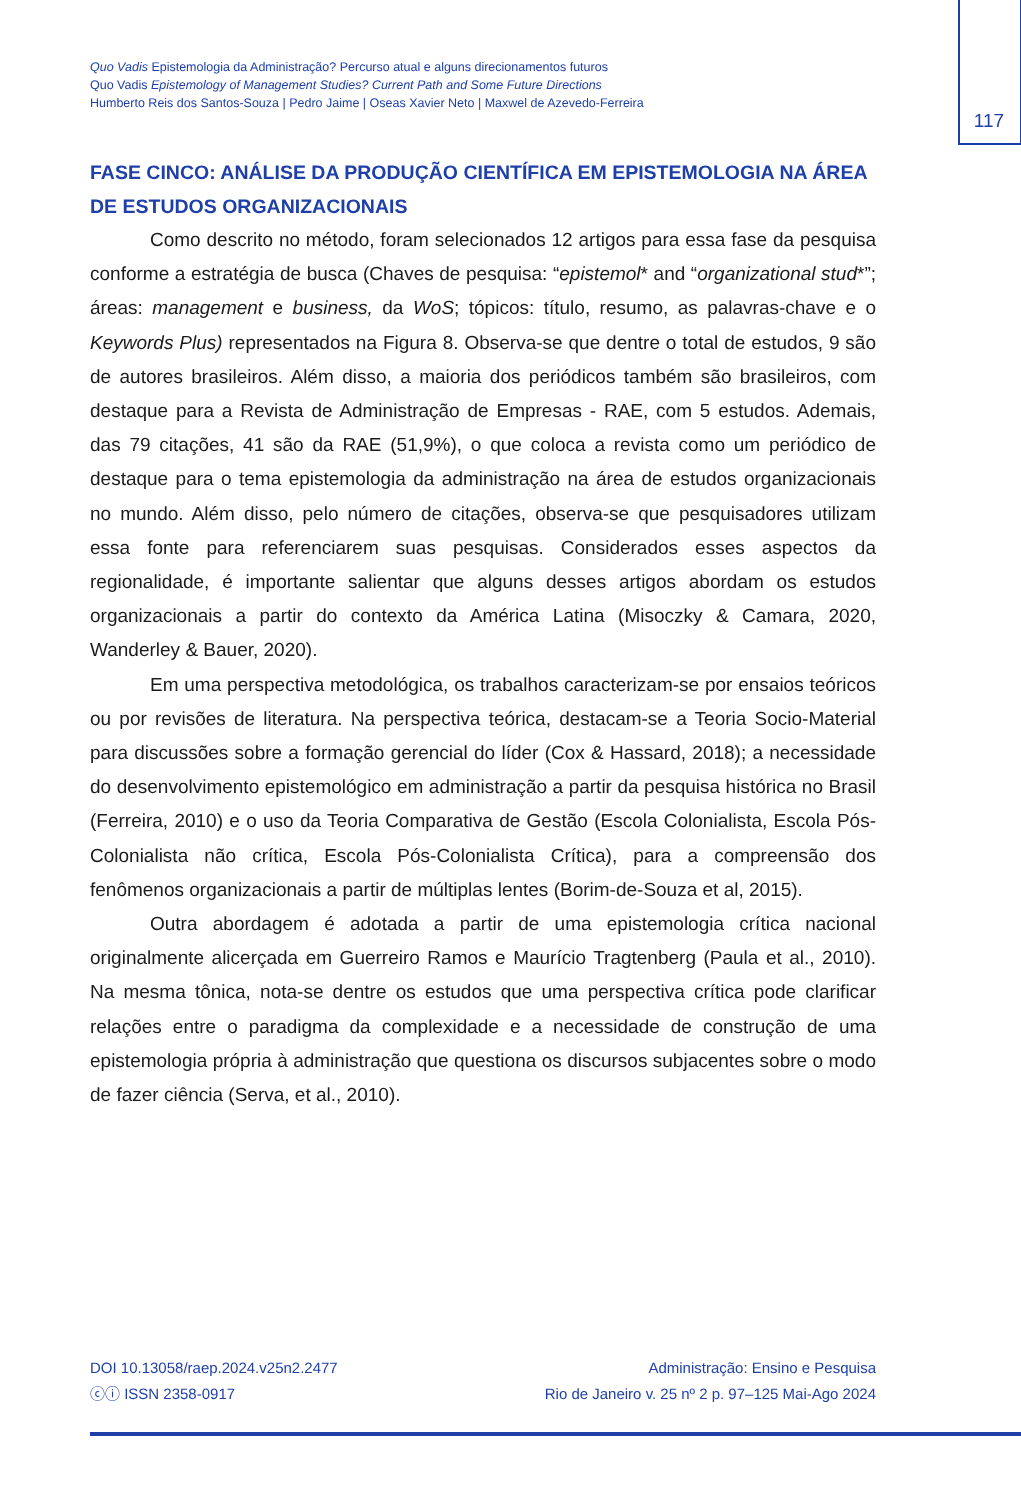Quo Vadis Epistemologia da Administração? Percurso atual e alguns direcionamentos futuros
Quo Vadis Epistemology of Management Studies? Current Path and Some Future Directions
Humberto Reis dos Santos-Souza | Pedro Jaime | Oseas Xavier Neto | Maxwel de Azevedo-Ferreira
117
FASE CINCO: ANÁLISE DA PRODUÇÃO CIENTÍFICA EM EPISTEMOLOGIA NA ÁREA DE ESTUDOS ORGANIZACIONAIS
Como descrito no método, foram selecionados 12 artigos para essa fase da pesquisa conforme a estratégia de busca (Chaves de pesquisa: “epistemol* and “organizational stud*”; áreas: management e business, da WoS; tópicos: título, resumo, as palavras-chave e o Keywords Plus) representados na Figura 8. Observa-se que dentre o total de estudos, 9 são de autores brasileiros. Além disso, a maioria dos periódicos também são brasileiros, com destaque para a Revista de Administração de Empresas - RAE, com 5 estudos. Ademais, das 79 citações, 41 são da RAE (51,9%), o que coloca a revista como um periódico de destaque para o tema epistemologia da administração na área de estudos organizacionais no mundo. Além disso, pelo número de citações, observa-se que pesquisadores utilizam essa fonte para referenciarem suas pesquisas. Considerados esses aspectos da regionalidade, é importante salientar que alguns desses artigos abordam os estudos organizacionais a partir do contexto da América Latina (Misoczky & Camara, 2020, Wanderley & Bauer, 2020).
Em uma perspectiva metodológica, os trabalhos caracterizam-se por ensaios teóricos ou por revisões de literatura. Na perspectiva teórica, destacam-se a Teoria Socio-Material para discussões sobre a formação gerencial do líder (Cox & Hassard, 2018); a necessidade do desenvolvimento epistemológico em administração a partir da pesquisa histórica no Brasil (Ferreira, 2010) e o uso da Teoria Comparativa de Gestão (Escola Colonialista, Escola Pós-Colonialista não crítica, Escola Pós-Colonialista Crítica), para a compreensão dos fenômenos organizacionais a partir de múltiplas lentes (Borim-de-Souza et al, 2015).
Outra abordagem é adotada a partir de uma epistemologia crítica nacional originalmente alicerçada em Guerreiro Ramos e Maurício Tragtenberg (Paula et al., 2010). Na mesma tônica, nota-se dentre os estudos que uma perspectiva crítica pode clarificar relações entre o paradigma da complexidade e a necessidade de construção de uma epistemologia própria à administração que questiona os discursos subjacentes sobre o modo de fazer ciência (Serva, et al., 2010).
DOI 10.13058/raep.2024.v25n2.2477
ⓒⓘ ISSN 2358-0917
Administração: Ensino e Pesquisa
Rio de Janeiro v. 25 nº 2 p. 97–125 Mai-Ago 2024